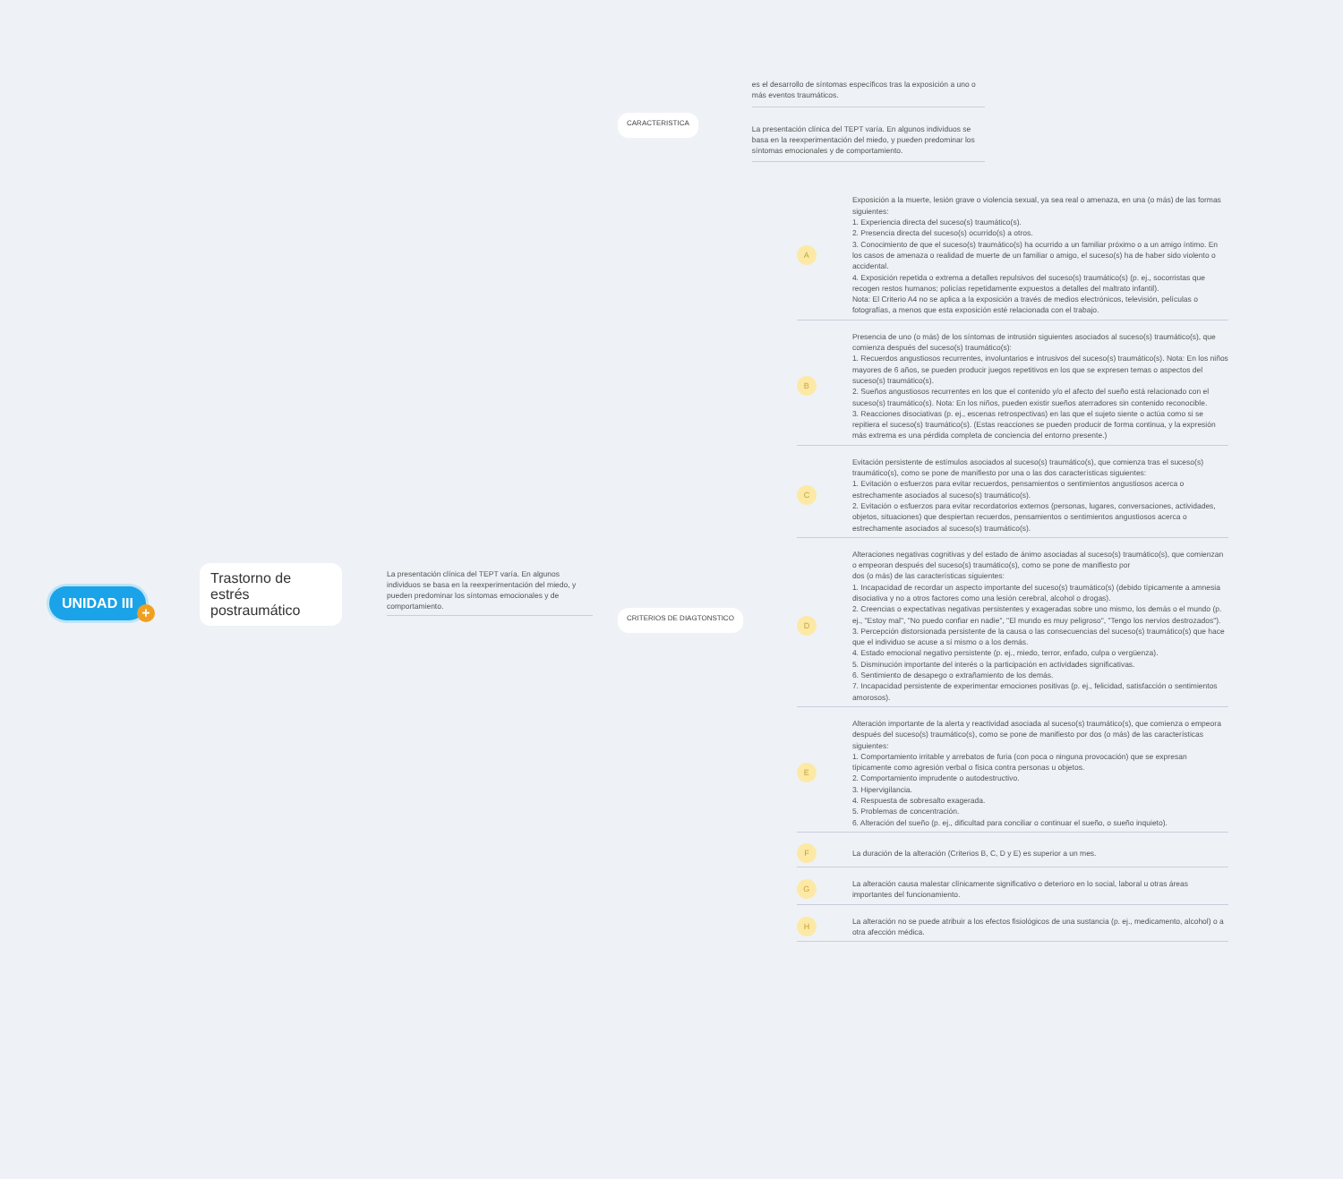UNIDAD III
+
Trastorno de estrés postraumático
La presentación clínica del TEPT varía. En algunos individuos se basa en la reexperimentación del miedo, y pueden predominar los síntomas emocionales y de comportamiento.
CARACTERISTICA
es el desarrollo de síntomas específicos tras la exposición a uno o más eventos traumáticos.
La presentación clínica del TEPT varía. En algunos individuos se basa en la reexperimentación del miedo, y pueden predominar los síntomas emocionales y de comportamiento.
CRITERIOS DE DIAGTONSTICO
A
Exposición a la muerte, lesión grave o violencia sexual, ya sea real o amenaza, en una (o más) de las formas siguientes:
1. Experiencia directa del suceso(s) traumático(s).
2. Presencia directa del suceso(s) ocurrido(s) a otros.
3. Conocimiento de que el suceso(s) traumático(s) ha ocurrido a un familiar próximo o a un amigo íntimo. En los casos de amenaza o realidad de muerte de un familiar o amigo, el suceso(s) ha de haber sido violento o accidental.
4. Exposición repetida o extrema a detalles repulsivos del suceso(s) traumático(s) (p. ej., socorristas que recogen restos humanos; policías repetidamente expuestos a detalles del maltrato infantil).
Nota: El Criterio A4 no se aplica a la exposición a través de medios electrónicos, televisión, películas o fotografías, a menos que esta exposición esté relacionada con el trabajo.
B
Presencia de uno (o más) de los síntomas de intrusión siguientes asociados al suceso(s) traumático(s), que comienza después del suceso(s) traumático(s):
1. Recuerdos angustiosos recurrentes, involuntarios e intrusivos del suceso(s) traumático(s). Nota: En los niños mayores de 6 años, se pueden producir juegos repetitivos en los que se expresen temas o aspectos del suceso(s) traumático(s).
2. Sueños angustiosos recurrentes en los que el contenido y/o el afecto del sueño está relacionado con el suceso(s) traumático(s). Nota: En los niños, pueden existir sueños aterradores sin contenido reconocible.
3. Reacciones disociativas (p. ej., escenas retrospectivas) en las que el sujeto siente o actúa como si se repitiera el suceso(s) traumático(s). (Estas reacciones se pueden producir de forma continua, y la expresión más extrema es una pérdida completa de conciencia del entorno presente.)
C
Evitación persistente de estímulos asociados al suceso(s) traumático(s), que comienza tras el suceso(s) traumático(s), como se pone de manifiesto por una o las dos características siguientes:
1. Evitación o esfuerzos para evitar recuerdos, pensamientos o sentimientos angustiosos acerca o estrechamente asociados al suceso(s) traumático(s).
2. Evitación o esfuerzos para evitar recordatorios externos (personas, lugares, conversaciones, actividades, objetos, situaciones) que despiertan recuerdos, pensamientos o sentimientos angustiosos acerca o estrechamente asociados al suceso(s) traumático(s).
D
Alteraciones negativas cognitivas y del estado de ánimo asociadas al suceso(s) traumático(s), que comienzan o empeoran después del suceso(s) traumático(s), como se pone de manifiesto por
dos (o más) de las características siguientes:
1. Incapacidad de recordar un aspecto importante del suceso(s) traumático(s) (debido típicamente a amnesia disociativa y no a otros factores como una lesión cerebral, alcohol o drogas).
2. Creencias o expectativas negativas persistentes y exageradas sobre uno mismo, los demás o el mundo (p. ej., "Estoy mal", "No puedo confiar en nadie", "El mundo es muy peligroso", "Tengo los nervios destrozados").
3. Percepción distorsionada persistente de la causa o las consecuencias del suceso(s) traumático(s) que hace que el individuo se acuse a sí mismo o a los demás.
4. Estado emocional negativo persistente (p. ej., miedo, terror, enfado, culpa o vergüenza).
5. Disminución importante del interés o la participación en actividades significativas.
6. Sentimiento de desapego o extrañamiento de los demás.
7. Incapacidad persistente de experimentar emociones positivas (p. ej., felicidad, satisfacción o sentimientos amorosos).
E
Alteración importante de la alerta y reactividad asociada al suceso(s) traumático(s), que comienza o empeora después del suceso(s) traumático(s), como se pone de manifiesto por dos (o más) de las características siguientes:
1. Comportamiento irritable y arrebatos de furia (con poca o ninguna provocación) que se expresan típicamente como agresión verbal o física contra personas u objetos.
2. Comportamiento imprudente o autodestructivo.
3. Hipervigilancia.
4. Respuesta de sobresalto exagerada.
5. Problemas de concentración.
6. Alteración del sueño (p. ej., dificultad para conciliar o continuar el sueño, o sueño inquieto).
F
La duración de la alteración (Criterios B, C, D y E) es superior a un mes.
G
La alteración causa malestar clínicamente significativo o deterioro en lo social, laboral u otras áreas importantes del funcionamiento.
H
La alteración no se puede atribuir a los efectos fisiológicos de una sustancia (p. ej., medicamento, alcohol) o a otra afección médica.